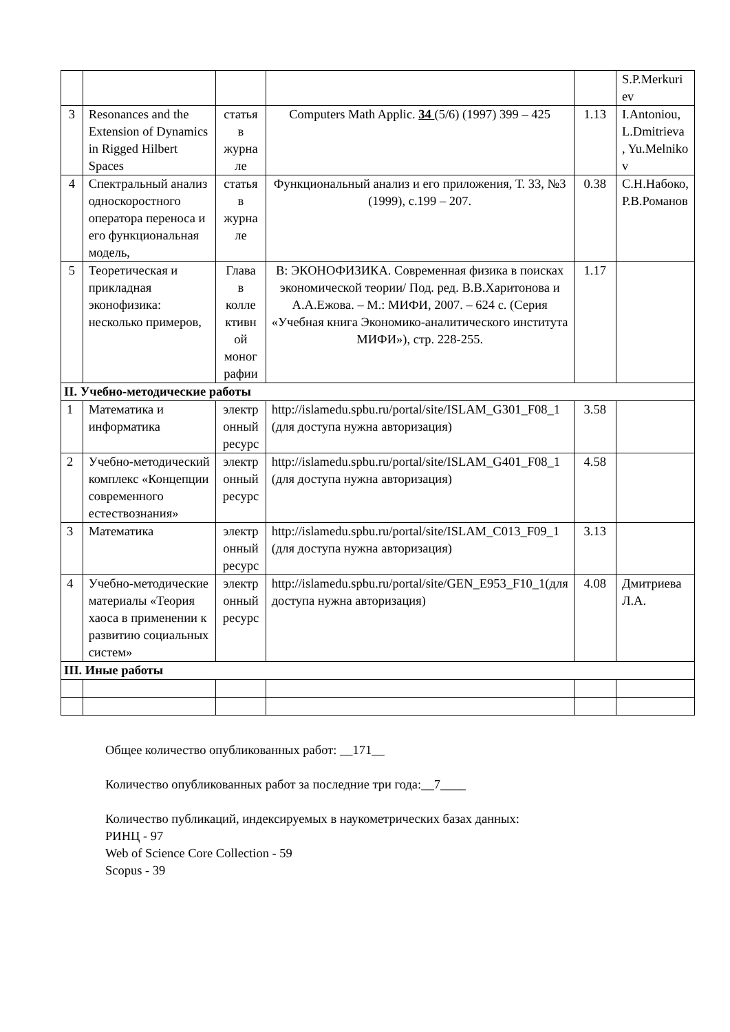| | | | | | S.P.Merkuri ev |
| 3 | Resonances and the Extension of Dynamics in Rigged Hilbert Spaces | статья в журна ле | Computers Math Applic. 34 (5/6) (1997) 399 – 425 | 1.13 | I.Antoniou, L.Dmitrieva , Yu.Melniko v |
| 4 | Спектральный анализ односкоростного оператора переноса и его функциональная модель, | статья в журна ле | Функциональный анализ и его приложения, Т. 33, №3 (1999), с.199 – 207. | 0.38 | С.Н.Набоко, Р.В.Романов |
| 5 | Теоретическая и прикладная эконофизика: несколько примеров, | Глава в колле ктивн ой моног рафии | В: ЭКОНОФИЗИКА. Современная физика в поисках экономической теории/ Под. ред. В.В.Харитонова и А.А.Ежова. – М.: МИФИ, 2007. – 624 с. (Серия «Учебная книга Экономико-аналитического института МИФИ»), стр. 228-255. | 1.17 | |
| II. Учебно-методические работы | | | | | |
| 1 | Математика и информатика | электр онный ресурс | http://islamedu.spbu.ru/portal/site/ISLAM_G301_F08_1 (для доступа нужна авторизация) | 3.58 | |
| 2 | Учебно-методический комплекс «Концепции современного естествознания» | электр онный ресурс | http://islamedu.spbu.ru/portal/site/ISLAM_G401_F08_1 (для доступа нужна авторизация) | 4.58 | |
| 3 | Математика | электр онный ресурс | http://islamedu.spbu.ru/portal/site/ISLAM_C013_F09_1 (для доступа нужна авторизация) | 3.13 | |
| 4 | Учебно-методические материалы «Теория хаоса в применении к развитию социальных систем» | электр онный ресурс | http://islamedu.spbu.ru/portal/site/GEN_E953_F10_1(для доступа нужна авторизация) | 4.08 | Дмитриева Л.А. |
| III. Иные работы | | | | | |
Общее количество опубликованных работ: __171__
Количество опубликованных работ за последние три года:__7____
Количество публикаций, индексируемых в наукометрических базах данных:
РИНЦ - 97
Web of Science Core Collection - 59
Scopus - 39